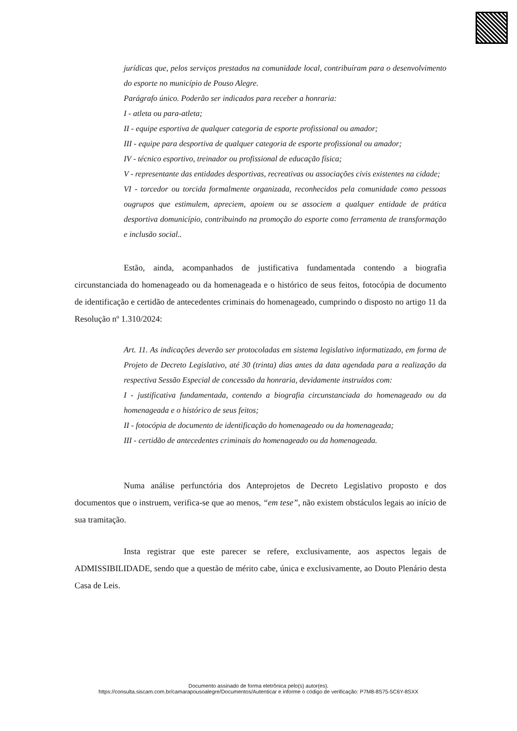jurídicas que, pelos serviços prestados na comunidade local, contribuíram para o desenvolvimento do esporte no município de Pouso Alegre.
Parágrafo único. Poderão ser indicados para receber a honraria:
I - atleta ou para-atleta;
II - equipe esportiva de qualquer categoria de esporte profissional ou amador;
III - equipe para desportiva de qualquer categoria de esporte profissional ou amador;
IV - técnico esportivo, treinador ou profissional de educação física;
V - representante das entidades desportivas, recreativas ou associações civis existentes na cidade;
VI - torcedor ou torcida formalmente organizada, reconhecidos pela comunidade como pessoas ougrupos que estimulem, apreciem, apoiem ou se associem a qualquer entidade de prática desportiva domunicípio, contribuindo na promoção do esporte como ferramenta de transformação e inclusão social..
Estão, ainda, acompanhados de justificativa fundamentada contendo a biografia circunstanciada do homenageado ou da homenageada e o histórico de seus feitos, fotocópia de documento de identificação e certidão de antecedentes criminais do homenageado, cumprindo o disposto no artigo 11 da Resolução nº 1.310/2024:
Art. 11. As indicações deverão ser protocoladas em sistema legislativo informatizado, em forma de Projeto de Decreto Legislativo, até 30 (trinta) dias antes da data agendada para a realização da respectiva Sessão Especial de concessão da honraria, devidamente instruídos com:
I - justificativa fundamentada, contendo a biografia circunstanciada do homenageado ou da homenageada e o histórico de seus feitos;
II - fotocópia de documento de identificação do homenageado ou da homenageada;
III - certidão de antecedentes criminais do homenageado ou da homenageada.
Numa análise perfunctória dos Anteprojetos de Decreto Legislativo proposto e dos documentos que o instruem, verifica-se que ao menos, “em tese”, não existem obstáculos legais ao início de sua tramitação.
Insta registrar que este parecer se refere, exclusivamente, aos aspectos legais de ADMISSIBILIDADE, sendo que a questão de mérito cabe, única e exclusivamente, ao Douto Plenário desta Casa de Leis.
Documento assinado de forma eletrônica pelo(s) autor(es).
https://consulta.siscam.com.br/camarapousoalegre/Documentos/Autenticar e informe o código de verificação: P7M8-8S75-5C6Y-8SXX